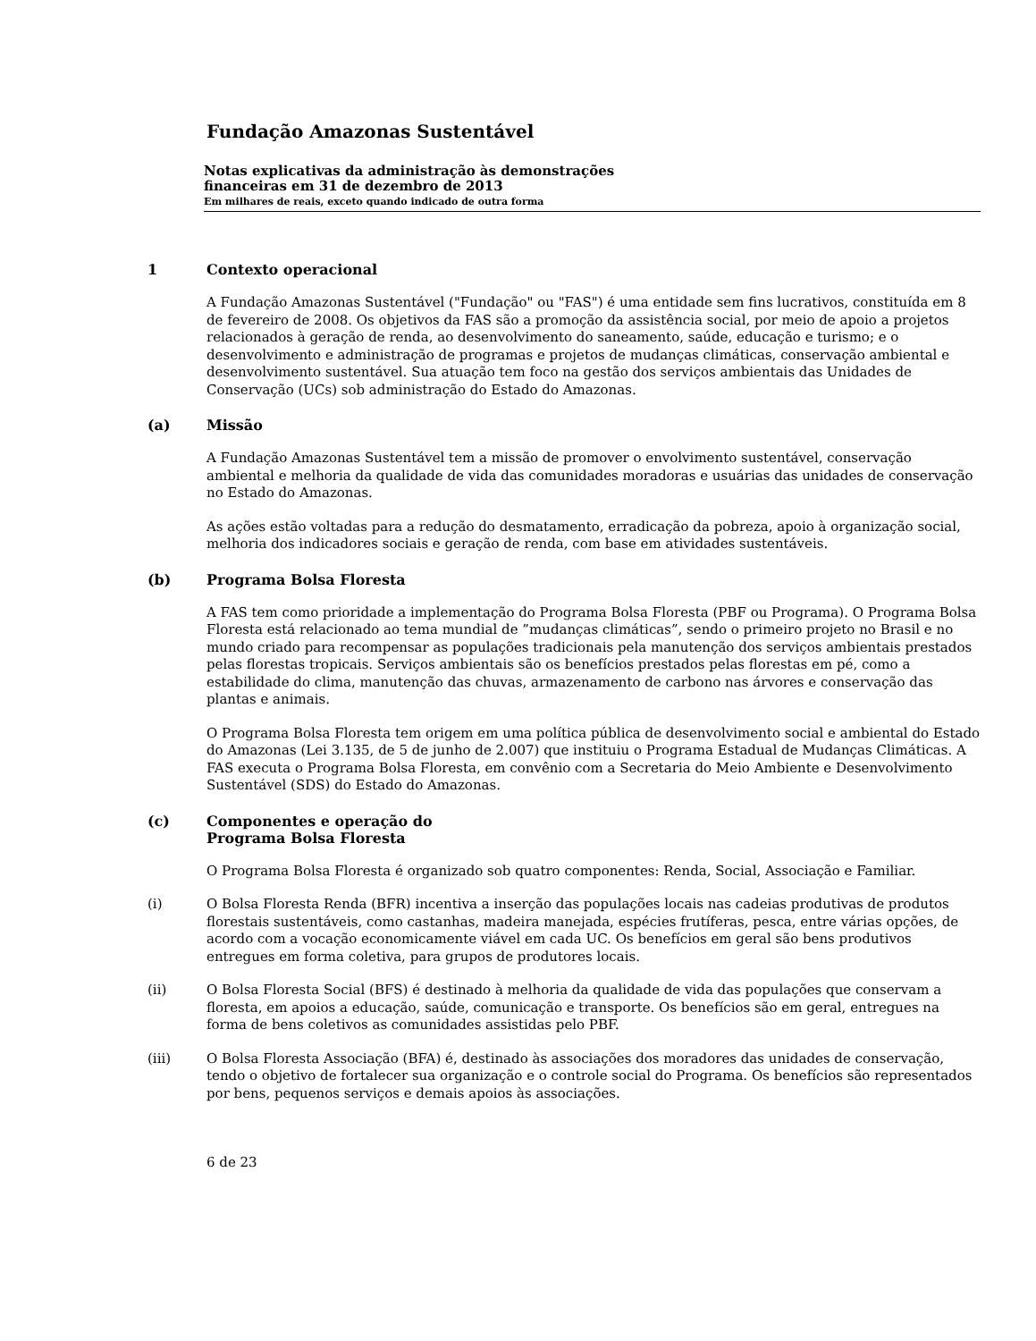Fundação Amazonas Sustentável
Notas explicativas da administração às demonstrações
financeiras em 31 de dezembro de 2013
Em milhares de reais, exceto quando indicado de outra forma
1 Contexto operacional
A Fundação Amazonas Sustentável ("Fundação" ou "FAS") é uma entidade sem fins lucrativos, constituída em 8 de fevereiro de 2008. Os objetivos da FAS são a promoção da assistência social, por meio de apoio a projetos relacionados à geração de renda, ao desenvolvimento do saneamento, saúde, educação e turismo; e o desenvolvimento e administração de programas e projetos de mudanças climáticas, conservação ambiental e desenvolvimento sustentável. Sua atuação tem foco na gestão dos serviços ambientais das Unidades de Conservação (UCs) sob administração do Estado do Amazonas.
(a) Missão
A Fundação Amazonas Sustentável tem a missão de promover o envolvimento sustentável, conservação ambiental e melhoria da qualidade de vida das comunidades moradoras e usuárias das unidades de conservação no Estado do Amazonas.
As ações estão voltadas para a redução do desmatamento, erradicação da pobreza, apoio à organização social, melhoria dos indicadores sociais e geração de renda, com base em atividades sustentáveis.
(b) Programa Bolsa Floresta
A FAS tem como prioridade a implementação do Programa Bolsa Floresta (PBF ou Programa). O Programa Bolsa Floresta está relacionado ao tema mundial de ”mudanças climáticas”, sendo o primeiro projeto no Brasil e no mundo criado para recompensar as populações tradicionais pela manutenção dos serviços ambientais prestados pelas florestas tropicais. Serviços ambientais são os benefícios prestados pelas florestas em pé, como a estabilidade do clima, manutenção das chuvas, armazenamento de carbono nas árvores e conservação das plantas e animais.
O Programa Bolsa Floresta tem origem em uma política pública de desenvolvimento social e ambiental do Estado do Amazonas (Lei 3.135, de 5 de junho de 2.007) que instituiu o Programa Estadual de Mudanças Climáticas. A FAS executa o Programa Bolsa Floresta, em convênio com a Secretaria do Meio Ambiente e Desenvolvimento Sustentável (SDS) do Estado do Amazonas.
(c) Componentes e operação do
Programa Bolsa Floresta
O Programa Bolsa Floresta é organizado sob quatro componentes: Renda, Social, Associação e Familiar.
(i) O Bolsa Floresta Renda (BFR) incentiva a inserção das populações locais nas cadeias produtivas de produtos florestais sustentáveis, como castanhas, madeira manejada, espécies frutíferas, pesca, entre várias opções, de acordo com a vocação economicamente viável em cada UC. Os benefícios em geral são bens produtivos entregues em forma coletiva, para grupos de produtores locais.
(ii) O Bolsa Floresta Social (BFS) é destinado à melhoria da qualidade de vida das populações que conservam a floresta, em apoios a educação, saúde, comunicação e transporte. Os benefícios são em geral, entregues na forma de bens coletivos as comunidades assistidas pelo PBF.
(iii) O Bolsa Floresta Associação (BFA) é, destinado às associações dos moradores das unidades de conservação, tendo o objetivo de fortalecer sua organização e o controle social do Programa. Os benefícios são representados por bens, pequenos serviços e demais apoios às associações.
6 de 23